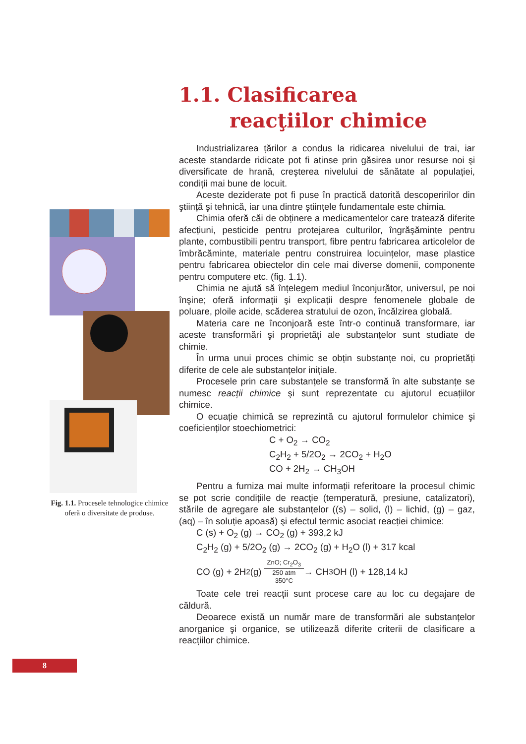1.1. Clasificarea
reacţiilor chimice
Industrializarea țărilor a condus la ridicarea nivelului de trai, iar aceste standarde ridicate pot fi atinse prin găsirea unor resurse noi şi diversificate de hrană, creşterea nivelului de sănătate al populației, condiții mai bune de locuit.
Aceste deziderate pot fi puse în practică datorită descoperirilor din ştiință şi tehnică, iar una dintre ştiințele fundamentale este chimia.
Chimia oferă căi de obținere a medicamentelor care tratează diferite afecțiuni, pesticide pentru protejarea culturilor, îngrăşăminte pentru plante, combustibili pentru transport, fibre pentru fabricarea articolelor de îmbrăcăminte, materiale pentru construirea locuințelor, mase plastice pentru fabricarea obiectelor din cele mai diverse domenii, componente pentru computere etc. (fig. 1.1).
Chimia ne ajută să înțelegem mediul înconjurător, universul, pe noi înşine; oferă informații şi explicații despre fenomenele globale de poluare, ploile acide, scăderea stratului de ozon, încălzirea globală.
Materia care ne înconjoară este într-o continuă transformare, iar aceste transformări şi proprietăți ale substanțelor sunt studiate de chimie.
În urma unui proces chimic se obțin substanțe noi, cu proprietăți diferite de cele ale substanțelor inițiale.
Procesele prin care substanțele se transformă în alte substanțe se numesc reacții chimice şi sunt reprezentate cu ajutorul ecuațiilor chimice.
O ecuație chimică se reprezintă cu ajutorul formulelor chimice şi coeficienților stoechiometrici:
C + O<sub>2</sub> → CO<sub>2</sub>
C<sub>2</sub>H<sub>2</sub> + 5/2O<sub>2</sub> → 2CO<sub>2</sub> + H<sub>2</sub>O
CO + 2H<sub>2</sub> → CH<sub>3</sub>OH
Pentru a furniza mai multe informații referitoare la procesul chimic se pot scrie condițiile de reacție (temperatură, presiune, catalizatori), stările de agregare ale substanțelor ((s) – solid, (l) – lichid, (g) – gaz, (aq) – în soluție apoasă) şi efectul termic asociat reacției chimice:
C (s) + O<sub>2</sub> (g) → CO<sub>2</sub> (g) + 393,2 kJ
C<sub>2</sub>H<sub>2</sub> (g) + 5/2O<sub>2</sub> (g) → 2CO<sub>2</sub> (g) + H<sub>2</sub>O (l) + 317 kcal
CO (g) + 2H<sub>2</sub> (g) ZnO; Cr<sub>2</sub>O<sub>3</sub> 250 atm
350°C → CH<sub>3</sub>OH (l) + 128,14 kJ
Toate cele trei reacții sunt procese care au loc cu degajare de căldură.
Deoarece există un număr mare de transformări ale substanțelor anorganice şi organice, se utilizează diferite criterii de clasificare a reacțiilor chimice.
Fig. 1.1. Procesele tehnologice chimice oferă o diversitate de produse.
8